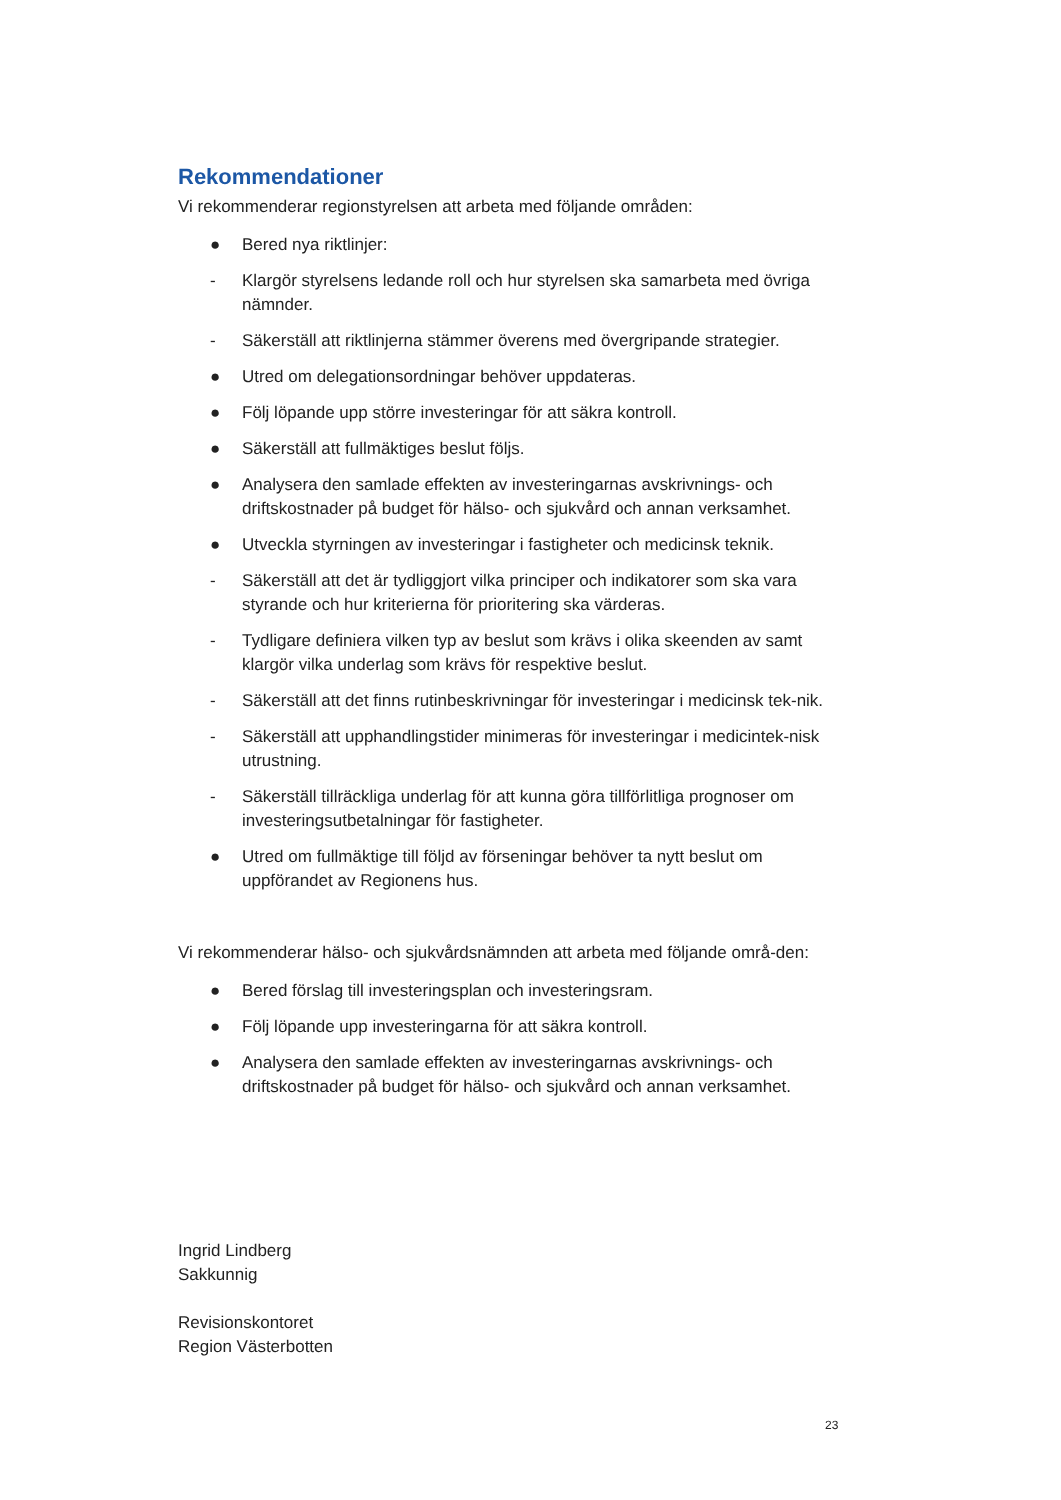Rekommendationer
Vi rekommenderar regionstyrelsen att arbeta med följande områden:
● Bered nya riktlinjer:
- Klargör styrelsens ledande roll och hur styrelsen ska samarbeta med övriga nämnder.
- Säkerställ att riktlinjerna stämmer överens med övergripande strategier.
● Utred om delegationsordningar behöver uppdateras.
● Följ löpande upp större investeringar för att säkra kontroll.
● Säkerställ att fullmäktiges beslut följs.
● Analysera den samlade effekten av investeringarnas avskrivnings- och driftskostnader på budget för hälso- och sjukvård och annan verksamhet.
● Utveckla styrningen av investeringar i fastigheter och medicinsk teknik.
- Säkerställ att det är tydliggjort vilka principer och indikatorer som ska vara styrande och hur kriterierna för prioritering ska värderas.
- Tydligare definiera vilken typ av beslut som krävs i olika skeenden av samt klargör vilka underlag som krävs för respektive beslut.
- Säkerställ att det finns rutinbeskrivningar för investeringar i medicinsk tek-nik.
- Säkerställ att upphandlingstider minimeras för investeringar i medicintek-nisk utrustning.
- Säkerställ tillräckliga underlag för att kunna göra tillförlitliga prognoser om investeringsutbetalningar för fastigheter.
● Utred om fullmäktige till följd av förseningar behöver ta nytt beslut om uppförandet av Regionens hus.
Vi rekommenderar hälso- och sjukvårdsnämnden att arbeta med följande områ-den:
● Bered förslag till investeringsplan och investeringsram.
● Följ löpande upp investeringarna för att säkra kontroll.
● Analysera den samlade effekten av investeringarnas avskrivnings- och driftskostnader på budget för hälso- och sjukvård och annan verksamhet.
Ingrid Lindberg
Sakkunnig
Revisionskontoret
Region Västerbotten
23